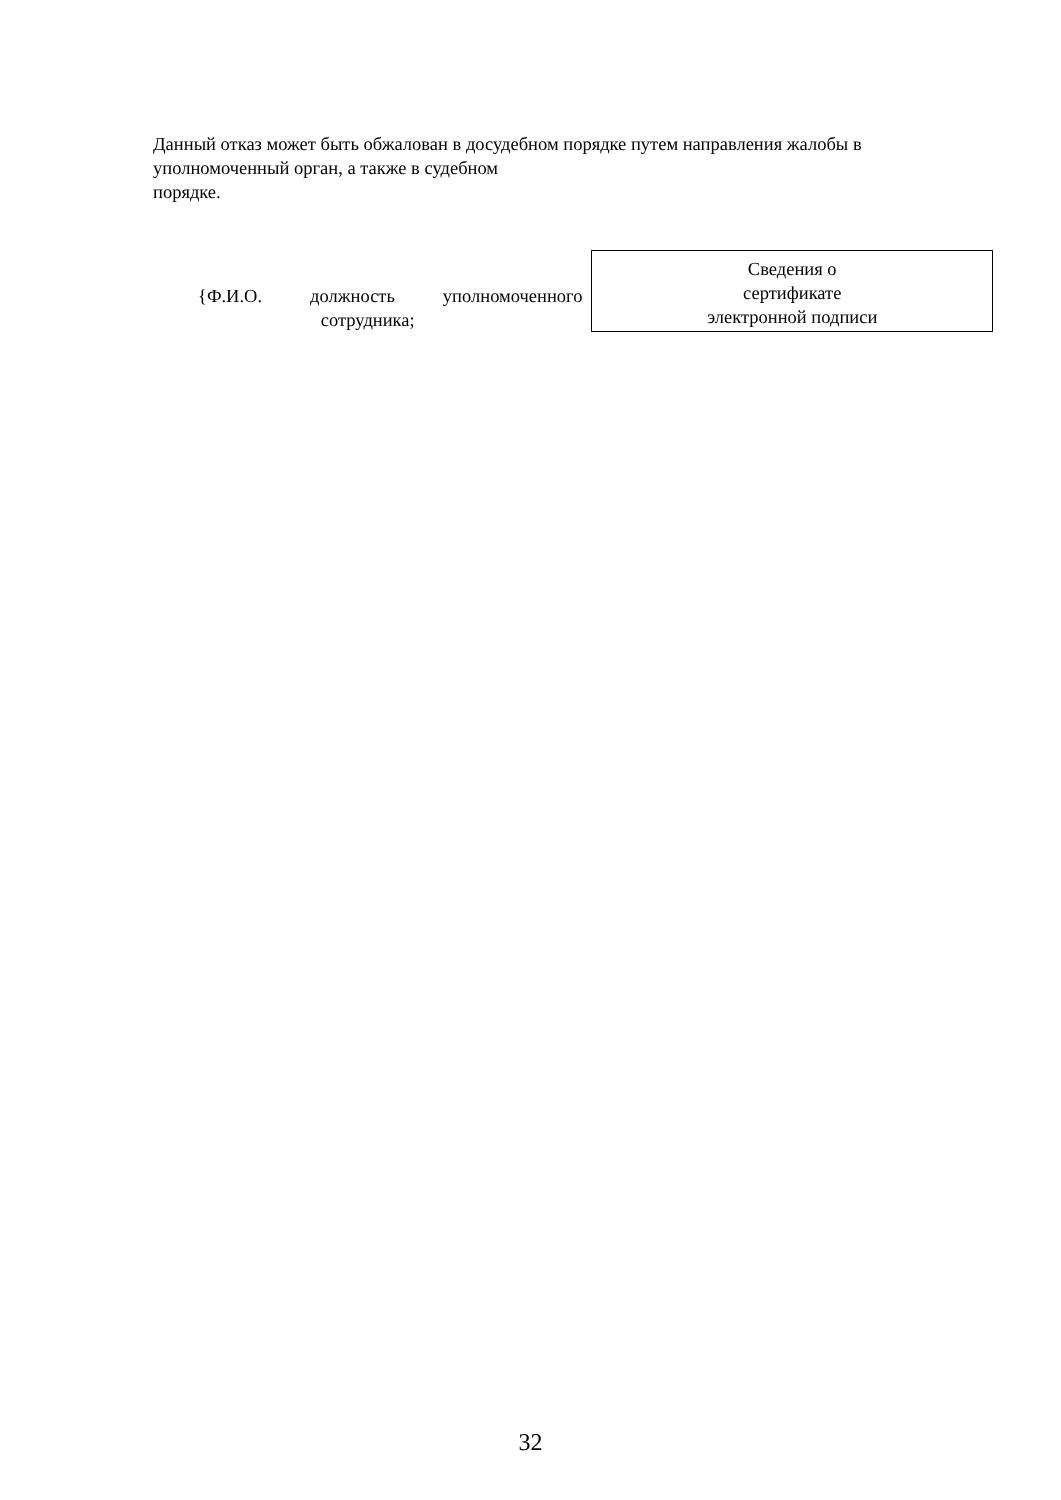Данный отказ может быть обжалован в досудебном порядке путем направления жалобы в уполномоченный орган, а также в судебном
порядке.
{Ф.И.О. должность уполномоченного
сотрудника;
Сведения о
сертификате
электронной подписи
32